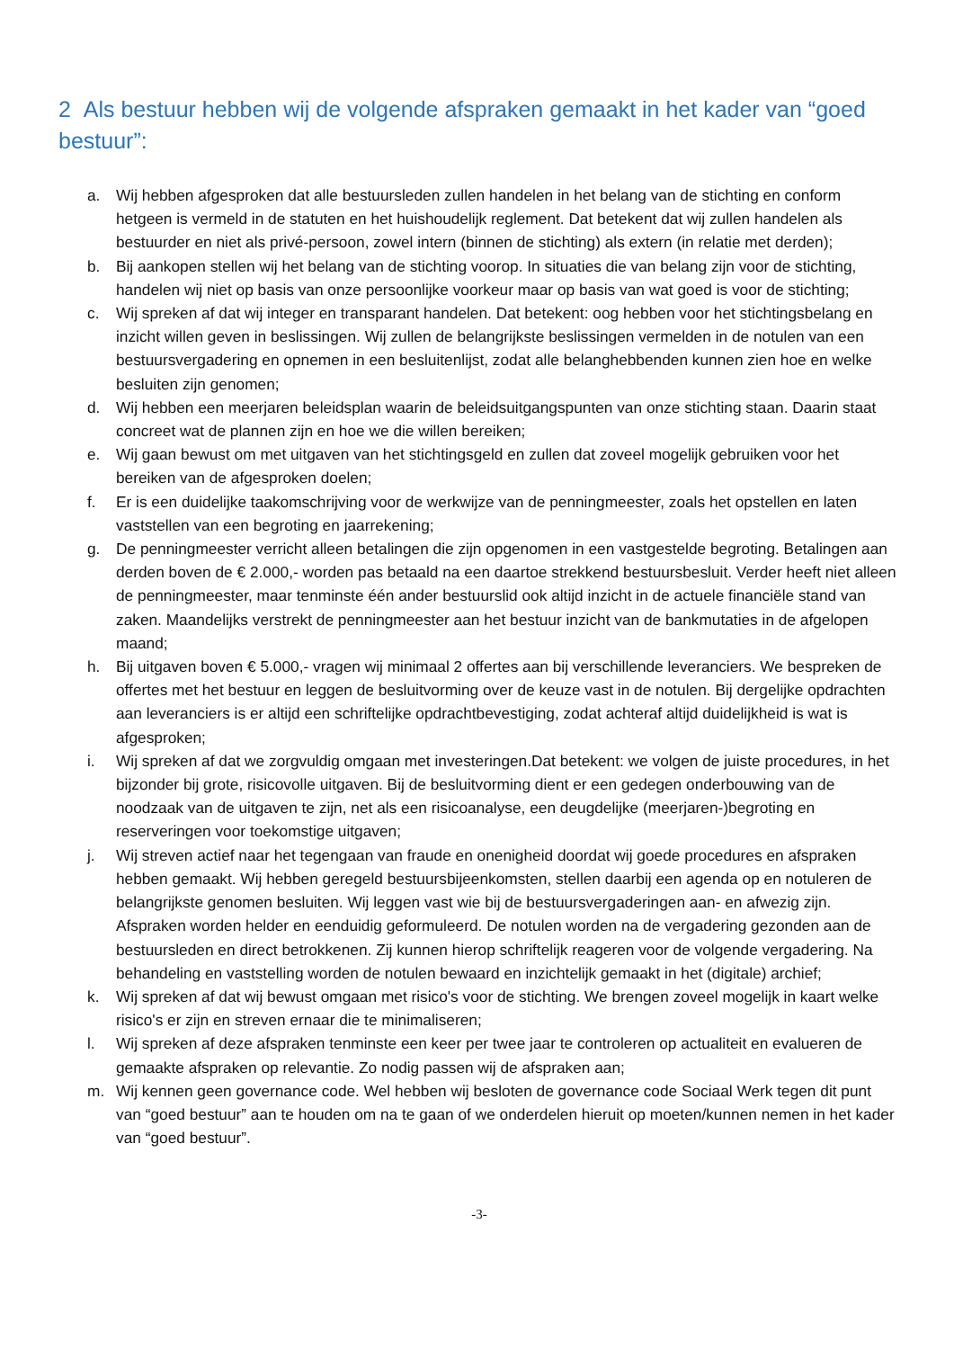2 Als bestuur hebben wij de volgende afspraken gemaakt in het kader van “goed bestuur”:
a. Wij hebben afgesproken dat alle bestuursleden zullen handelen in het belang van de stichting en conform hetgeen is vermeld in de statuten en het huishoudelijk reglement. Dat betekent dat wij zullen handelen als bestuurder en niet als privé-persoon, zowel intern (binnen de stichting) als extern (in relatie met derden);
b. Bij aankopen stellen wij het belang van de stichting voorop. In situaties die van belang zijn voor de stichting, handelen wij niet op basis van onze persoonlijke voorkeur maar op basis van wat goed is voor de stichting;
c. Wij spreken af dat wij integer en transparant handelen. Dat betekent: oog hebben voor het stichtingsbelang en inzicht willen geven in beslissingen. Wij zullen de belangrijkste beslissingen vermelden in de notulen van een bestuursvergadering en opnemen in een besluitenlijst, zodat alle belanghebbenden kunnen zien hoe en welke besluiten zijn genomen;
d. Wij hebben een meerjaren beleidsplan waarin de beleidsuitgangspunten van onze stichting staan. Daarin staat concreet wat de plannen zijn en hoe we die willen bereiken;
e. Wij gaan bewust om met uitgaven van het stichtingsgeld en zullen dat zoveel mogelijk gebruiken voor het bereiken van de afgesproken doelen;
f. Er is een duidelijke taakomschrijving voor de werkwijze van de penningmeester, zoals het opstellen en laten vaststellen van een begroting en jaarrekening;
g. De penningmeester verricht alleen betalingen die zijn opgenomen in een vastgestelde begroting. Betalingen aan derden boven de € 2.000,- worden pas betaald na een daartoe strekkend bestuursbesluit. Verder heeft niet alleen de penningmeester, maar tenminste één ander bestuurslid ook altijd inzicht in de actuele financiële stand van zaken. Maandelijks verstrekt de penningmeester aan het bestuur inzicht van de bankmutaties in de afgelopen maand;
h. Bij uitgaven boven € 5.000,- vragen wij minimaal 2 offertes aan bij verschillende leveranciers. We bespreken de offertes met het bestuur en leggen de besluitvorming over de keuze vast in de notulen. Bij dergelijke opdrachten aan leveranciers is er altijd een schriftelijke opdrachtbevestiging, zodat achteraf altijd duidelijkheid is wat is afgesproken;
i. Wij spreken af dat we zorgvuldig omgaan met investeringen.Dat betekent: we volgen de juiste procedures, in het bijzonder bij grote, risicovolle uitgaven. Bij de besluitvorming dient er een gedegen onderbouwing van de noodzaak van de uitgaven te zijn, net als een risicoanalyse, een deugdelijke (meerjaren-)begroting en reserveringen voor toekomstige uitgaven;
j. Wij streven actief naar het tegengaan van fraude en onenigheid doordat wij goede procedures en afspraken hebben gemaakt. Wij hebben geregeld bestuursbijeenkomsten, stellen daarbij een agenda op en notuleren de belangrijkste genomen besluiten. Wij leggen vast wie bij de bestuursvergaderingen aan- en afwezig zijn. Afspraken worden helder en eenduidig geformuleerd. De notulen worden na de vergadering gezonden aan de bestuursleden en direct betrokkenen. Zij kunnen hierop schriftelijk reageren voor de volgende vergadering. Na behandeling en vaststelling worden de notulen bewaard en inzichtelijk gemaakt in het (digitale) archief;
k. Wij spreken af dat wij bewust omgaan met risico's voor de stichting. We brengen zoveel mogelijk in kaart welke risico's er zijn en streven ernaar die te minimaliseren;
l. Wij spreken af deze afspraken tenminste een keer per twee jaar te controleren op actualiteit en evalueren de gemaakte afspraken op relevantie. Zo nodig passen wij de afspraken aan;
m. Wij kennen geen governance code. Wel hebben wij besloten de governance code Sociaal Werk tegen dit punt van “goed bestuur” aan te houden om na te gaan of we onderdelen hieruit op moeten/kunnen nemen in het kader van “goed bestuur”.
-3-